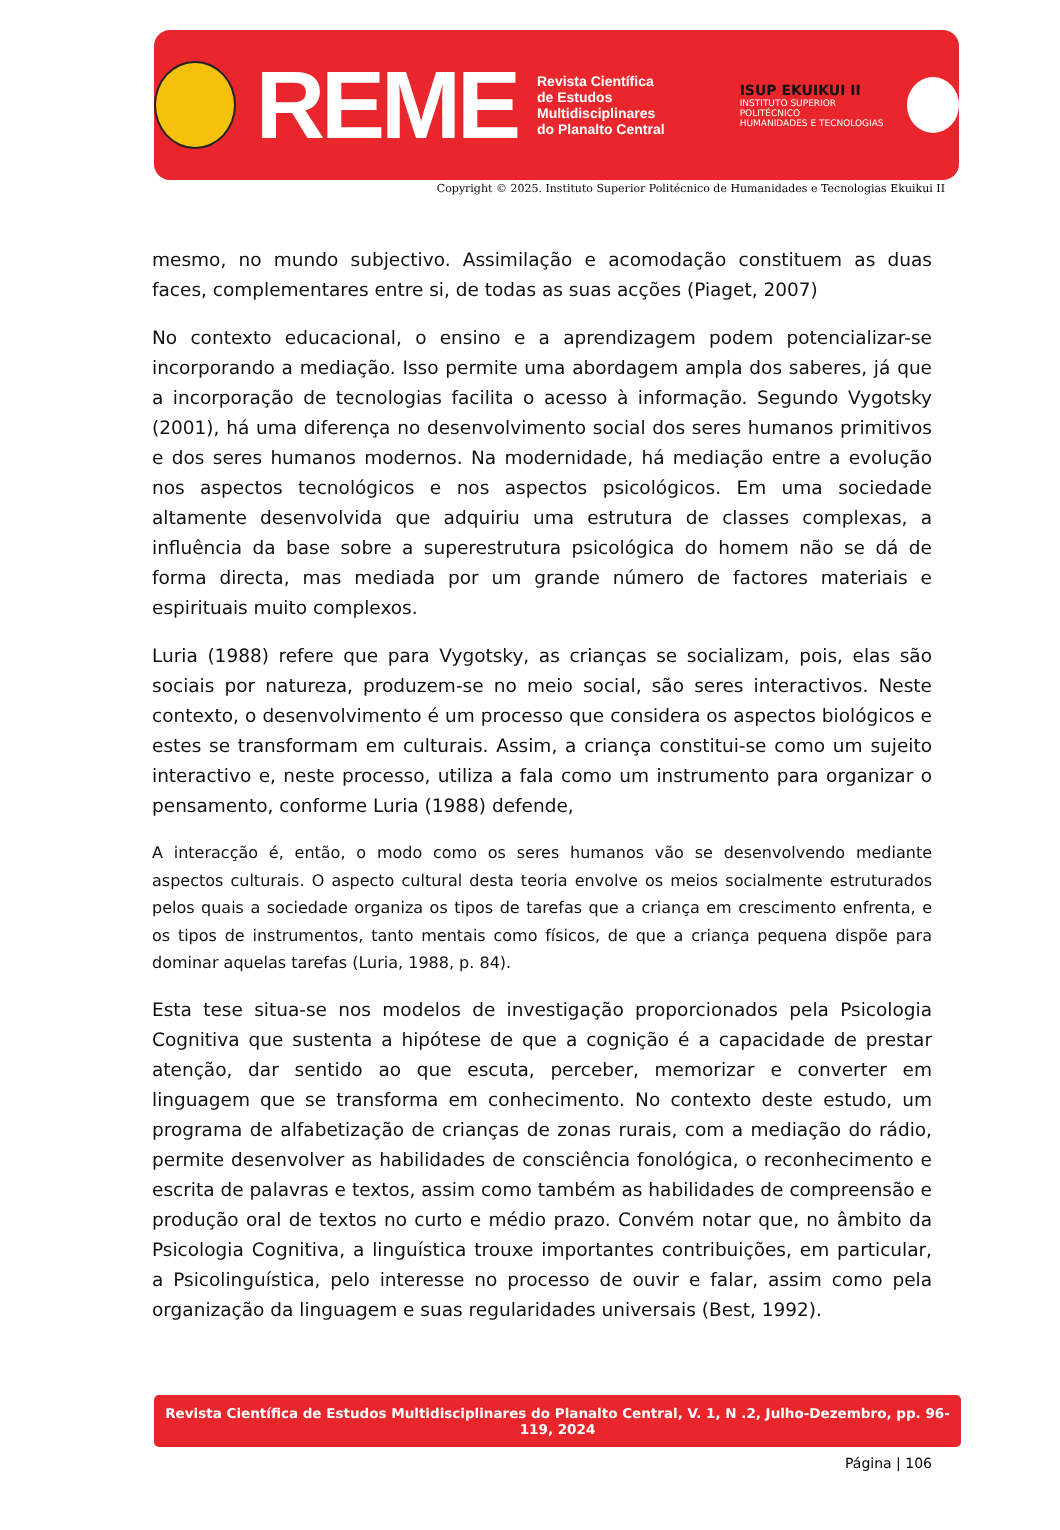REME
Revista Científica
de Estudos Multidisciplinares
do Planalto Central
ISUP EKUIKUI II
INSTITUTO SUPERIOR POLITÉCNICO
HUMANIDADES E TECNOLOGIAS
Copyright © 2025. Instituto Superior Politécnico de Humanidades e Tecnologias Ekuikui II
mesmo, no mundo subjectivo. Assimilação e acomodação constituem as duas faces, complementares entre si, de todas as suas acções (Piaget, 2007)
No contexto educacional, o ensino e a aprendizagem podem potencializar-se incorporando a mediação. Isso permite uma abordagem ampla dos saberes, já que a incorporação de tecnologias facilita o acesso à informação. Segundo Vygotsky (2001), há uma diferença no desenvolvimento social dos seres humanos primitivos e dos seres humanos modernos. Na modernidade, há mediação entre a evolução nos aspectos tecnológicos e nos aspectos psicológicos. Em uma sociedade altamente desenvolvida que adquiriu uma estrutura de classes complexas, a influência da base sobre a superestrutura psicológica do homem não se dá de forma directa, mas mediada por um grande número de factores materiais e espirituais muito complexos.
Luria (1988) refere que para Vygotsky, as crianças se socializam, pois, elas são sociais por natureza, produzem-se no meio social, são seres interactivos. Neste contexto, o desenvolvimento é um processo que considera os aspectos biológicos e estes se transformam em culturais. Assim, a criança constitui-se como um sujeito interactivo e, neste processo, utiliza a fala como um instrumento para organizar o pensamento, conforme Luria (1988) defende,
A interacção é, então, o modo como os seres humanos vão se desenvolvendo mediante aspectos culturais. O aspecto cultural desta teoria envolve os meios socialmente estruturados pelos quais a sociedade organiza os tipos de tarefas que a criança em crescimento enfrenta, e os tipos de instrumentos, tanto mentais como físicos, de que a criança pequena dispõe para dominar aquelas tarefas (Luria, 1988, p. 84).
Esta tese situa-se nos modelos de investigação proporcionados pela Psicologia Cognitiva que sustenta a hipótese de que a cognição é a capacidade de prestar atenção, dar sentido ao que escuta, perceber, memorizar e converter em linguagem que se transforma em conhecimento. No contexto deste estudo, um programa de alfabetização de crianças de zonas rurais, com a mediação do rádio, permite desenvolver as habilidades de consciência fonológica, o reconhecimento e escrita de palavras e textos, assim como também as habilidades de compreensão e produção oral de textos no curto e médio prazo. Convém notar que, no âmbito da Psicologia Cognitiva, a linguística trouxe importantes contribuições, em particular, a Psicolinguística, pelo interesse no processo de ouvir e falar, assim como pela organização da linguagem e suas regularidades universais (Best, 1992).
Revista Científica de Estudos Multidisciplinares do Planalto Central, V. 1, N .2, Julho-Dezembro, pp. 96-119, 2024
Página | 106